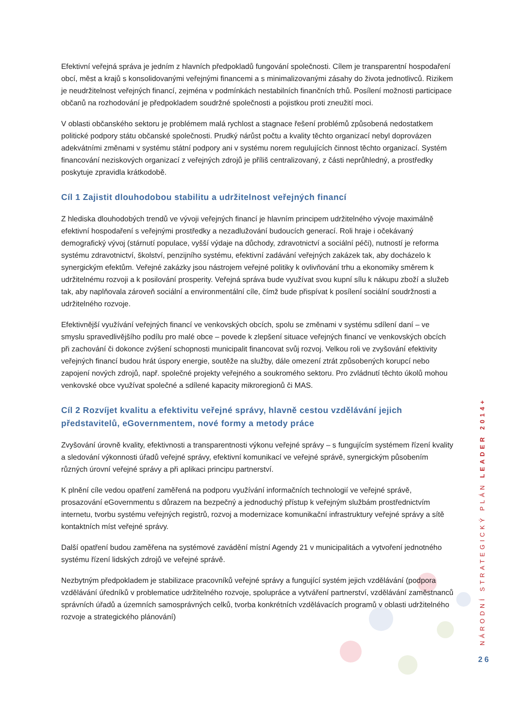Efektivní veřejná správa je jedním z hlavních předpokladů fungování společnosti. Cílem je transparentní hospodaření obcí, měst a krajů s konsolidovanými veřejnými financemi a s minimalizovanými zásahy do života jednotlivců. Rizikem je neudržitelnost veřejných financí, zejména v podmínkách nestabilních finančních trhů. Posílení možnosti participace občanů na rozhodování je předpokladem soudržné společnosti a pojistkou proti zneužití moci.
V oblasti občanského sektoru je problémem malá rychlost a stagnace řešení problémů způsobená nedostatkem politické podpory státu občanské společnosti. Prudký nárůst počtu a kvality těchto organizací nebyl doprovázen adekvátními změnami v systému státní podpory ani v systému norem regulujících činnost těchto organizací. Systém financování neziskových organizací z veřejných zdrojů je příliš centralizovaný, z části neprůhledný, a prostředky poskytuje zpravidla krátkodobě.
Cíl 1 Zajistit dlouhodobou stabilitu a udržitelnost veřejných financí
Z hlediska dlouhodobých trendů ve vývoji veřejných financí je hlavním principem udržitelného vývoje maximálně efektivní hospodaření s veřejnými prostředky a nezadlužování budoucích generací. Roli hraje i očekávaný demografický vývoj (stárnutí populace, vyšší výdaje na důchody, zdravotnictví a sociální péči), nutností je reforma systému zdravotnictví, školství, penzijního systému, efektivní zadávání veřejných zakázek tak, aby docházelo k synergickým efektům. Veřejné zakázky jsou nástrojem veřejné politiky k ovlivňování trhu a ekonomiky směrem k udržitelnému rozvoji a k posilování prosperity. Veřejná správa bude využívat svou kupní sílu k nákupu zboží a služeb tak, aby naplňovala zároveň sociální a environmentální cíle, čímž bude přispívat k posílení sociální soudržnosti a udržitelného rozvoje.
Efektivnější využívání veřejných financí ve venkovských obcích, spolu se změnami v systému sdílení daní – ve smyslu spravedlivějšího podílu pro malé obce – povede k zlepšení situace veřejných financí ve venkovských obcích při zachování či dokonce zvýšení schopnosti municipalit financovat svůj rozvoj. Velkou roli ve zvyšování efektivity veřejných financí budou hrát úspory energie, soutěže na služby, dále omezení ztrát způsobených korupcí nebo zapojení nových zdrojů, např. společné projekty veřejného a soukromého sektoru. Pro zvládnutí těchto úkolů mohou venkovské obce využívat společné a sdílené kapacity mikroregionů či MAS.
Cíl 2 Rozvíjet kvalitu a efektivitu veřejné správy, hlavně cestou vzdělávání jejich představitelů, eGovernmentem, nové formy a metody práce
Zvyšování úrovně kvality, efektivnosti a transparentnosti výkonu veřejné správy – s fungujícím systémem řízení kvality a sledování výkonnosti úřadů veřejné správy, efektivní komunikací ve veřejné správě, synergickým působením různých úrovní veřejné správy a při aplikaci principu partnerství.
K plnění cíle vedou opatření zaměřená na podporu využívání informačních technologií ve veřejné správě, prosazování eGovernmentu s důrazem na bezpečný a jednoduchý přístup k veřejným službám prostřednictvím internetu, tvorbu systému veřejných registrů, rozvoj a modernizace komunikační infrastruktury veřejné správy a sítě kontaktních míst veřejné správy.
Další opatření budou zaměřena na systémové zavádění místní Agendy 21 v municipalitách a vytvoření jednotného systému řízení lidských zdrojů ve veřejné správě.
Nezbytným předpokladem je stabilizace pracovníků veřejné správy a fungující systém jejich vzdělávání (podpora vzdělávání úředníků v problematice udržitelného rozvoje, spolupráce a vytváření partnerství, vzdělávání zaměstnanců správních úřadů a územních samosprávných celků, tvorba konkrétních vzdělávacích programů v oblasti udržitelného rozvoje a strategického plánování)
NÁRODNÍ STRATEGICKÝ PLÁN LEADER 2014+
26